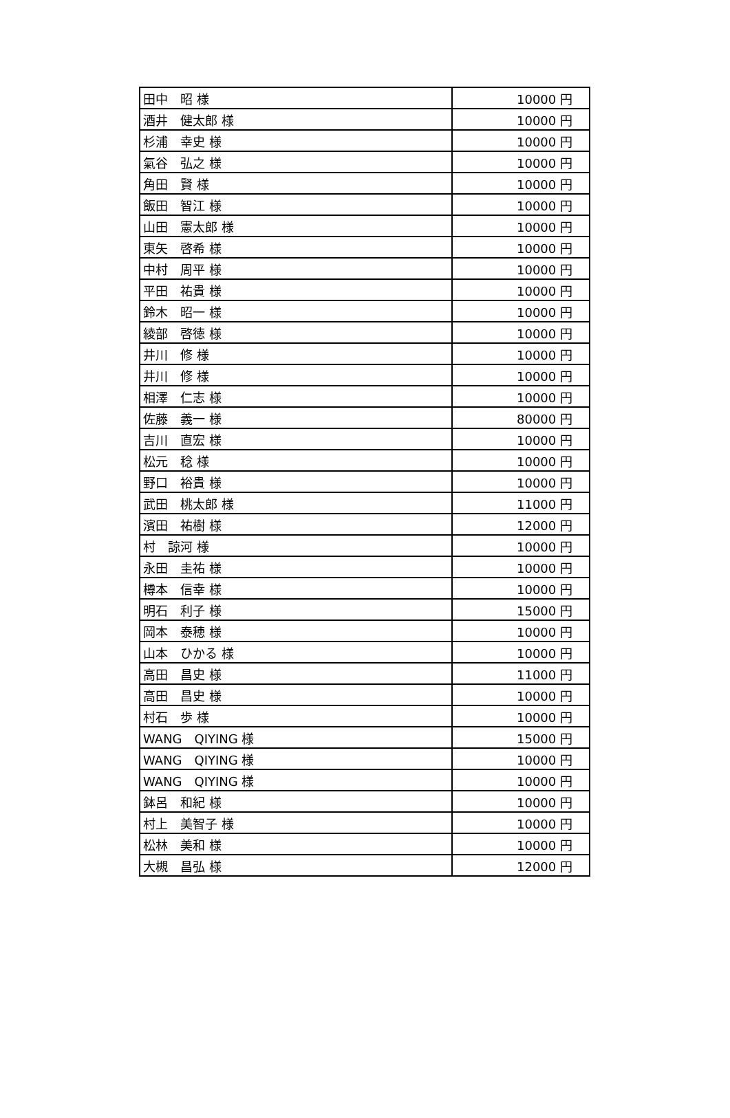| 田中 昭 様 | 10000 円 |
| 酒井 健太郎 様 | 10000 円 |
| 杉浦 幸史 様 | 10000 円 |
| 氣谷 弘之 様 | 10000 円 |
| 角田 賢 様 | 10000 円 |
| 飯田 智江 様 | 10000 円 |
| 山田 憲太郎 様 | 10000 円 |
| 東矢 啓希 様 | 10000 円 |
| 中村 周平 様 | 10000 円 |
| 平田 祐貴 様 | 10000 円 |
| 鈴木 昭一 様 | 10000 円 |
| 綾部 啓徳 様 | 10000 円 |
| 井川 修 様 | 10000 円 |
| 井川 修 様 | 10000 円 |
| 相澤 仁志 様 | 10000 円 |
| 佐藤 義一 様 | 80000 円 |
| 吉川 直宏 様 | 10000 円 |
| 松元 稔 様 | 10000 円 |
| 野口 裕貴 様 | 10000 円 |
| 武田 桃太郎 様 | 11000 円 |
| 濱田 祐樹 様 | 12000 円 |
| 村 諒河 様 | 10000 円 |
| 永田 圭祐 様 | 10000 円 |
| 樽本 信幸 様 | 10000 円 |
| 明石 利子 様 | 15000 円 |
| 岡本 泰穂 様 | 10000 円 |
| 山本 ひかる 様 | 10000 円 |
| 高田 昌史 様 | 11000 円 |
| 高田 昌史 様 | 10000 円 |
| 村石 歩 様 | 10000 円 |
| WANG QIYING 様 | 15000 円 |
| WANG QIYING 様 | 10000 円 |
| WANG QIYING 様 | 10000 円 |
| 鉢呂 和紀 様 | 10000 円 |
| 村上 美智子 様 | 10000 円 |
| 松林 美和 様 | 10000 円 |
| 大槻 昌弘 様 | 12000 円 |